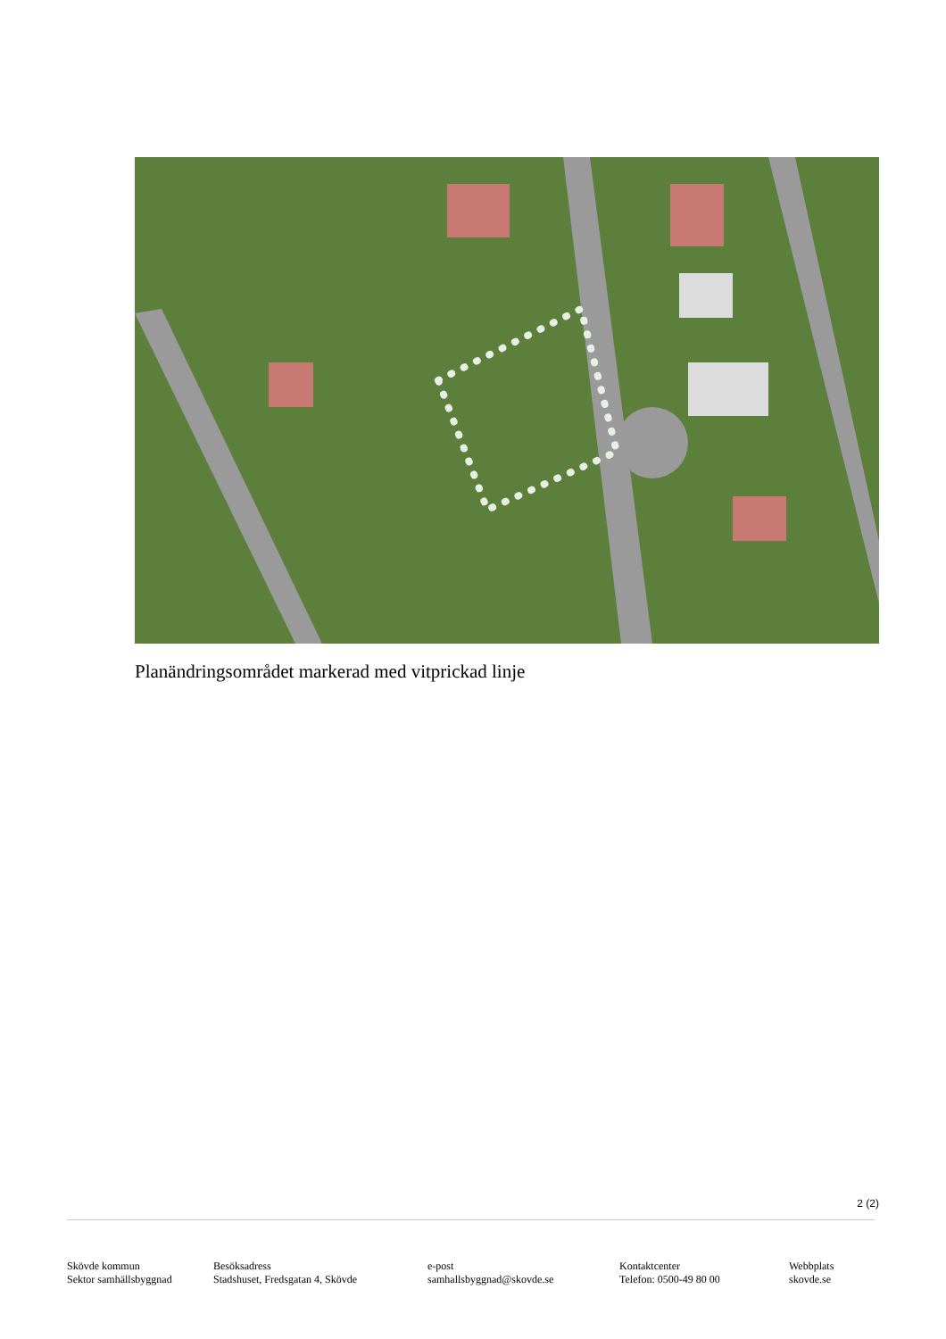Planändringsområdet markerad med vitprickad linje
2 (2)
Skövde kommun
Sektor samhällsbyggnad
Besöksadress
Stadshuset, Fredsgatan 4, Skövde
e-post
samhallsbyggnad@skovde.se
Kontaktcenter
Telefon: 0500-49 80 00
Webbplats
skovde.se